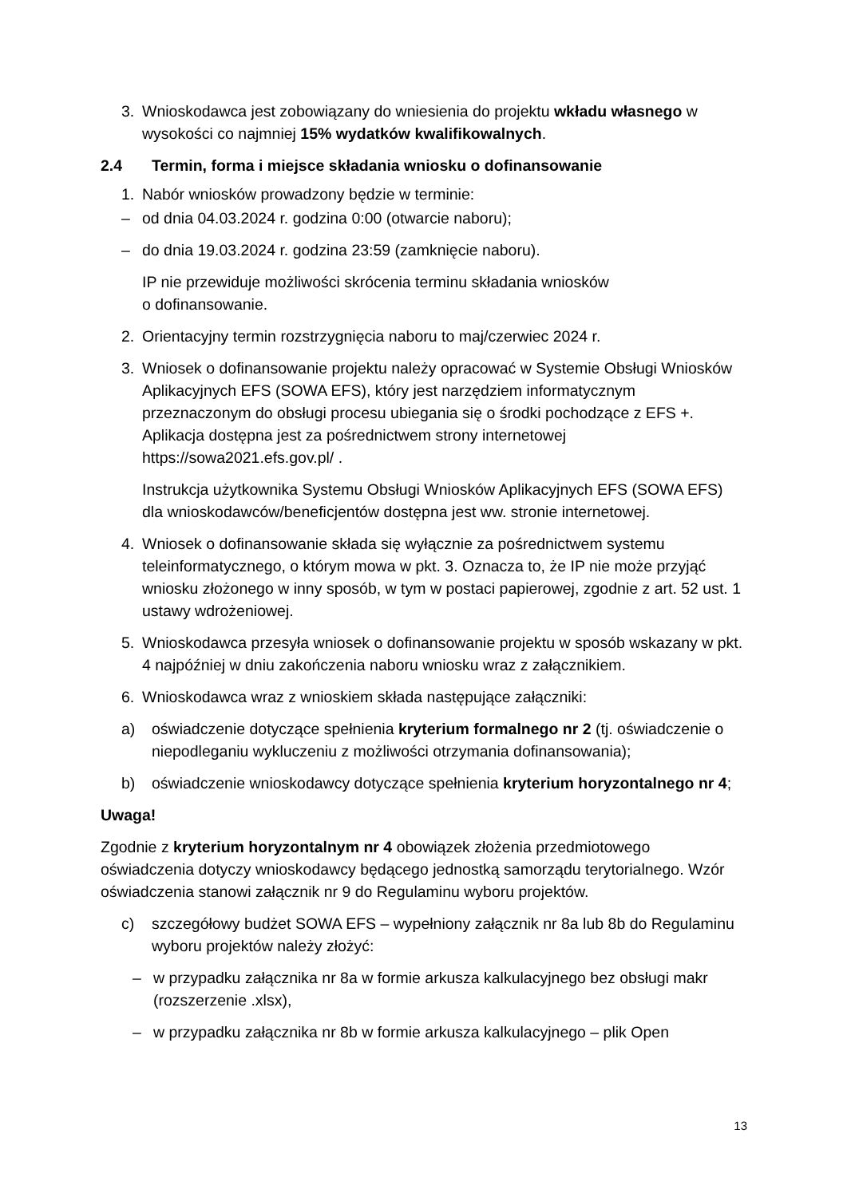3. Wnioskodawca jest zobowiązany do wniesienia do projektu wkładu własnego w wysokości co najmniej 15% wydatków kwalifikowalnych.
2.4 Termin, forma i miejsce składania wniosku o dofinansowanie
1. Nabór wniosków prowadzony będzie w terminie:
– od dnia 04.03.2024 r. godzina 0:00 (otwarcie naboru);
– do dnia 19.03.2024 r. godzina 23:59 (zamknięcie naboru).
IP nie przewiduje możliwości skrócenia terminu składania wniosków
o dofinansowanie.
2. Orientacyjny termin rozstrzygnięcia naboru to maj/czerwiec 2024 r.
3. Wniosek o dofinansowanie projektu należy opracować w Systemie Obsługi Wniosków Aplikacyjnych EFS (SOWA EFS), który jest narzędziem informatycznym przeznaczonym do obsługi procesu ubiegania się o środki pochodzące z EFS +. Aplikacja dostępna jest za pośrednictwem strony internetowej https://sowa2021.efs.gov.pl/ .
Instrukcja użytkownika Systemu Obsługi Wniosków Aplikacyjnych EFS (SOWA EFS) dla wnioskodawców/beneficjentów dostępna jest ww. stronie internetowej.
4. Wniosek o dofinansowanie składa się wyłącznie za pośrednictwem systemu teleinformatycznego, o którym mowa w pkt. 3. Oznacza to, że IP nie może przyjąć wniosku złożonego w inny sposób, w tym w postaci papierowej, zgodnie z art. 52 ust. 1 ustawy wdrożeniowej.
5. Wnioskodawca przesyła wniosek o dofinansowanie projektu w sposób wskazany w pkt. 4 najpóźniej w dniu zakończenia naboru wniosku wraz z załącznikiem.
6. Wnioskodawca wraz z wnioskiem składa następujące załączniki:
a) oświadczenie dotyczące spełnienia kryterium formalnego nr 2 (tj. oświadczenie o niepodleganiu wykluczeniu z możliwości otrzymania dofinansowania);
b) oświadczenie wnioskodawcy dotyczące spełnienia kryterium horyzontalnego nr 4;
Uwaga!
Zgodnie z kryterium horyzontalnym nr 4 obowiązek złożenia przedmiotowego oświadczenia dotyczy wnioskodawcy będącego jednostką samorządu terytorialnego. Wzór oświadczenia stanowi załącznik nr 9 do Regulaminu wyboru projektów.
c) szczegółowy budżet SOWA EFS – wypełniony załącznik nr 8a lub 8b do Regulaminu wyboru projektów należy złożyć:
– w przypadku załącznika nr 8a w formie arkusza kalkulacyjnego bez obsługi makr (rozszerzenie .xlsx),
– w przypadku załącznika nr 8b w formie arkusza kalkulacyjnego – plik Open
13